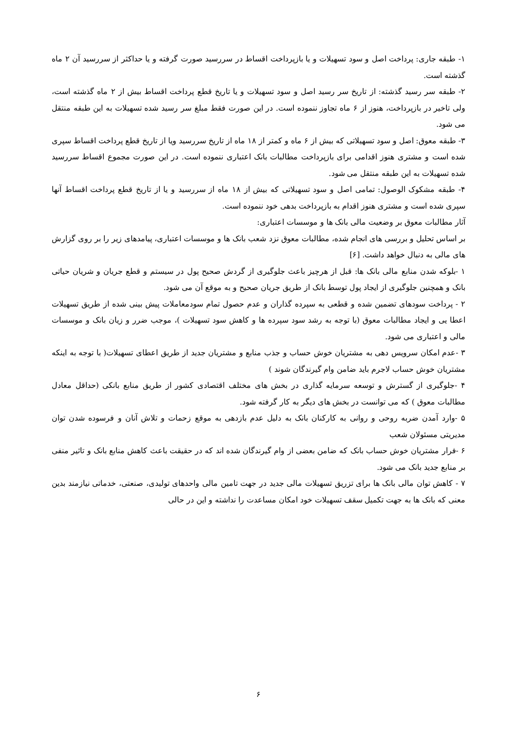۱- طبقه جاری: پرداخت اصل و سود تسهیلات و یا بازپرداخت اقساط در سررسید صورت گرفته و یا حداکثر از سررسید آن ۲ ماه گذشته است.
۲- طبقه سر رسید گذشته: از تاریخ سر رسید اصل و سود تسهیلات و یا تاریخ قطع پرداخت اقساط بیش از ۲ ماه گذشته است، ولی تاخیر در بازپرداخت، هنوز از ۶ ماه تجاوز ننموده است. در این صورت فقط مبلغ سر رسید شده تسهیلات به این طبقه منتقل می شود.
۳- طبقه معوق: اصل و سود تسهیلاتی که بیش از ۶ ماه و کمتر از ۱۸ ماه از تاریخ سررسید ویا از تاریخ قطع پرداخت اقساط سپری شده است و مشتری هنوز اقدامی برای بازپرداخت مطالبات بانک اعتباری ننموده است. در این صورت مجموع اقساط سررسید شده تسهیلات به این طبقه منتقل می شود.
۴- طبقه مشکوک الوصول: تمامی اصل و سود تسهیلاتی که بیش از ۱۸ ماه از سررسید و یا از تاریخ قطع پرداخت اقساط آنها سپری شده است و مشتری هنوز اقدام به بازپرداخت بدهی خود ننموده است.
آثار مطالبات معوق بر وضعیت مالی بانک ها و موسسات اعتباری:
بر اساس تحلیل و بررسی های انجام شده، مطالبات معوق نزد شعب بانک ها و موسسات اعتباری، پیامدهای زیر را بر روی گزارش های مالی به دنبال خواهد داشت. [۶]
۱ -بلوکه شدن منابع مالی بانک ها: قبل از هرچیز باعث جلوگیری از گردش صحیح پول در سیستم و قطع جریان و شریان حیاتی بانک و همچنین جلوگیری از ایجاد پول توسط بانک از طریق جریان صحیح و به موقع آن می شود.
۲ - پرداخت سودهای تضمین شده و قطعی به سپرده گذاران و عدم حصول تمام سودمعاملات پیش بینی شده از طریق تسهیلات اعطا یی و ایجاد مطالبات معوق (با توجه به رشد سود سپرده ها و کاهش سود تسهیلات )، موجب ضرر و زیان بانک و موسسات مالی و اعتباری می شود.
۳ -عدم امکان سرویس دهی به مشتریان خوش حساب و جذب منابع و مشتریان جدید از طریق اعطای تسهیلات( با توجه به اینکه مشتریان خوش حساب لاجرم باید ضامن وام گیرندگان شوند )
۴ -جلوگیری از گسترش و توسعه سرمایه گذاری در بخش های مختلف اقتصادی کشور از طریق منابع بانکی (حداقل معادل مطالبات معوق ) که می توانست در بخش های دیگر به کار گرفته شود.
۵ -وارد آمدن ضربه روحی و روانی به کارکنان بانک به دلیل عدم بازدهی به موقع زحمات و تلاش آنان و فرسوده شدن توان مدیریتی مسئولان شعب
۶ -فرار مشتریان خوش حساب بانک که ضامن بعضی از وام گیرندگان شده اند که در حقیقت باعث کاهش منابع بانک و تاثیر منفی بر منابع جدید بانک می شود.
۷ - کاهش توان مالی بانک ها برای تزریق تسهیلات مالی جدید در جهت تامین مالی واحدهای تولیدی، صنعتی، خدماتی نیازمند بدین معنی که بانک ها به جهت تکمیل سقف تسهیلات خود امکان مساعدت را نداشته و این در حالی
۶